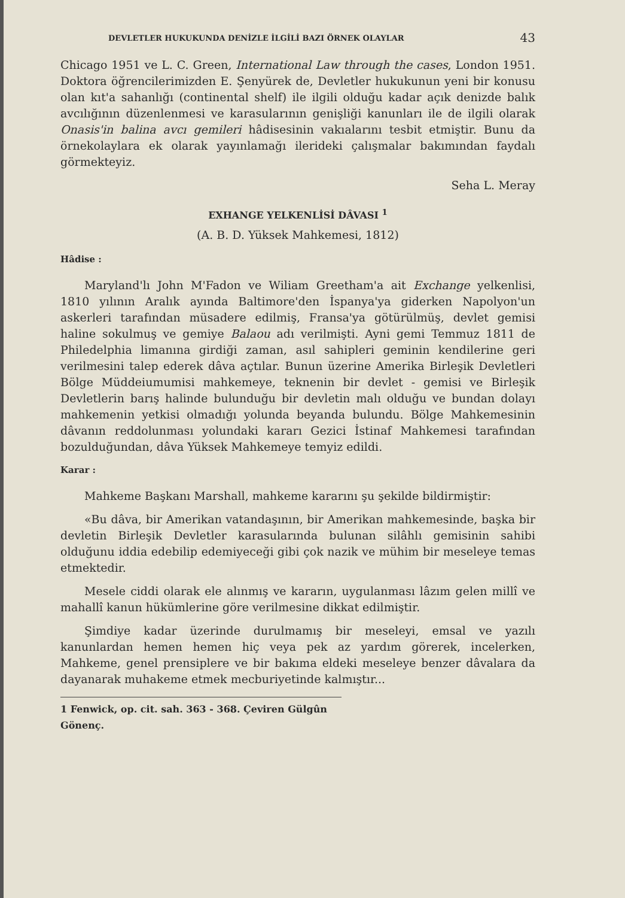DEVLETLER HUKUKUNDA DENİZLE İLGİLİ BAZI ÖRNEK OLAYLAR 43
Chicago 1951 ve L. C. Green, International Law through the cases, London 1951. Doktora öğrencilerimizden E. Şenyürek de, Devletler hukukunun yeni bir konusu olan kıt'a sahanlığı (continental shelf) ile ilgili olduğu kadar açık denizde balık avcılığının düzenlenmesi ve karasularının genişliği kanunları ile de ilgili olarak Onasis'in balina avcı gemileri hâdisesinin vakıalarını tesbit etmiştir. Bunu da örnekolaylara ek olarak yayınlamağı ilerideki çalışmalar bakımından faydalı görmekteyiz.
Seha L. Meray
EXHANGE YELKENLİSİ DÂVASI <sup>1</sup>
(A. B. D. Yüksek Mahkemesi, 1812)
Hâdise :
Maryland'lı John M'Fadon ve Wiliam Greetham'a ait Exchange yelkenlisi, 1810 yılının Aralık ayında Baltimore'den İspanya'ya giderken Napolyon'un askerleri tarafından müsadere edilmiş, Fransa'ya götürülmüş, devlet gemisi haline sokulmuş ve gemiye Balaou adı verilmişti. Ayni gemi Temmuz 1811 de Philedelphia limanına girdiği zaman, asıl sahipleri geminin kendilerine geri verilmesini talep ederek dâva açtılar. Bunun üzerine Amerika Birleşik Devletleri Bölge Müddeiumumisi mahkemeye, teknenin bir devlet - gemisi ve Birleşik Devletlerin barış halinde bulunduğu bir devletin malı olduğu ve bundan dolayı mahkemenin yetkisi olmadığı yolunda beyanda bulundu. Bölge Mahkemesinin dâvanın reddolunması yolundaki kararı Gezici İstinaf Mahkemesi tarafından bozulduğundan, dâva Yüksek Mahkemeye temyiz edildi.
Karar :
Mahkeme Başkanı Marshall, mahkeme kararını şu şekilde bildirmiştir:
«Bu dâva, bir Amerikan vatandaşının, bir Amerikan mahkemesinde, başka bir devletin Birleşik Devletler karasularında bulunan silâhlı gemisinin sahibi olduğunu iddia edebilip edemiyeceği gibi çok nazik ve mühim bir meseleye temas etmektedir.
Mesele ciddi olarak ele alınmış ve kararın, uygulanması lâzım gelen millî ve mahallî kanun hükümlerine göre verilmesine dikkat edilmiştir.
Şimdiye kadar üzerinde durulmamış bir meseleyi, emsal ve yazılı kanunlardan hemen hemen hiç veya pek az yardım görerek, incelerken, Mahkeme, genel prensiplere ve bir bakıma eldeki meseleye benzer dâvalara da dayanarak muhakeme etmek mecburiyetinde kalmıştır...
1 Fenwick, op. cit. sah. 363 - 368. Çeviren Gülgûn Gönenç.